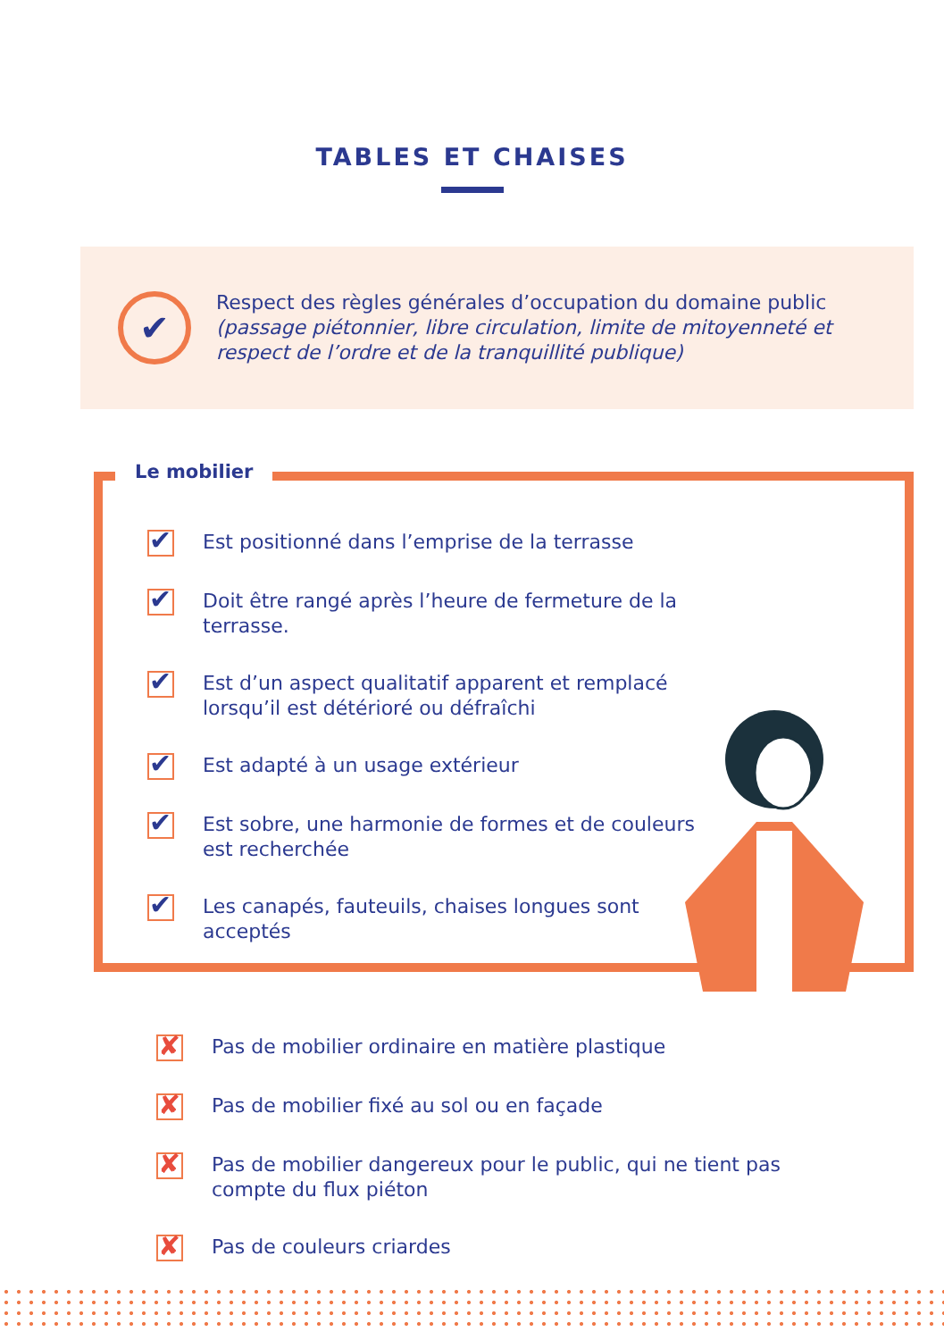TABLES ET CHAISES
✔
Respect des règles générales d’occupation du domaine public (passage piétonnier, libre circulation, limite de mitoyenneté et respect de l’ordre et de la tranquillité publique)
Le mobilier
✔ Est positionné dans l’emprise de la terrasse
✔ Doit être rangé après l’heure de fermeture de la terrasse.
✔ Est d’un aspect qualitatif apparent et remplacé lorsqu’il est détérioré ou défraîchi
✔ Est adapté à un usage extérieur
✔ Est sobre, une harmonie de formes et de couleurs est recherchée
✔ Les canapés, fauteuils, chaises longues sont acceptés
✘ Pas de mobilier ordinaire en matière plastique
✘ Pas de mobilier fixé au sol ou en façade
✘ Pas de mobilier dangereux pour le public, qui ne tient pas compte du flux piéton
✘ Pas de couleurs criardes